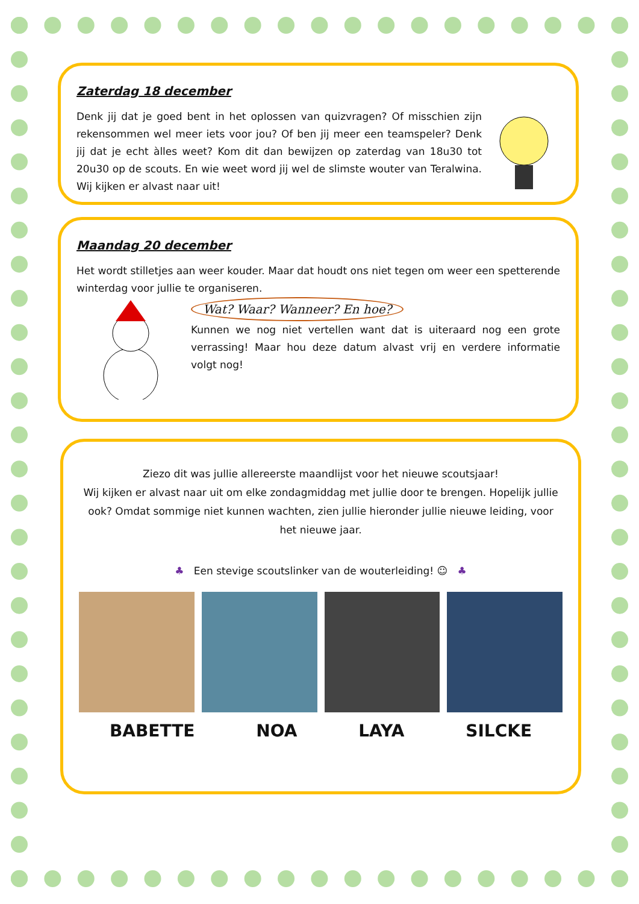Zaterdag 18 december
Denk jij dat je goed bent in het oplossen van quizvragen? Of misschien zijn rekensommen wel meer iets voor jou? Of ben jij meer een teamspeler? Denk jij dat je echt àlles weet? Kom dit dan bewijzen op zaterdag van 18u30 tot 20u30 op de scouts. En wie weet word jij wel de slimste wouter van Teralwina. Wij kijken er alvast naar uit!
Maandag 20 december
Het wordt stilletjes aan weer kouder. Maar dat houdt ons niet tegen om weer een spetterende winterdag voor jullie te organiseren.
Wat? Waar? Wanneer? En hoe?
Kunnen we nog niet vertellen want dat is uiteraard nog een grote verrassing! Maar hou deze datum alvast vrij en verdere informatie volgt nog!
Ziezo dit was jullie allereerste maandlijst voor het nieuwe scoutsjaar!
Wij kijken er alvast naar uit om elke zondagmiddag met jullie door te brengen. Hopelijk jullie ook? Omdat sommige niet kunnen wachten, zien jullie hieronder jullie nieuwe leiding, voor het nieuwe jaar.
♣ Een stevige scoutslinker van de wouterleiding! ☺ ♣
BABETTE NOA LAYA SILCKE